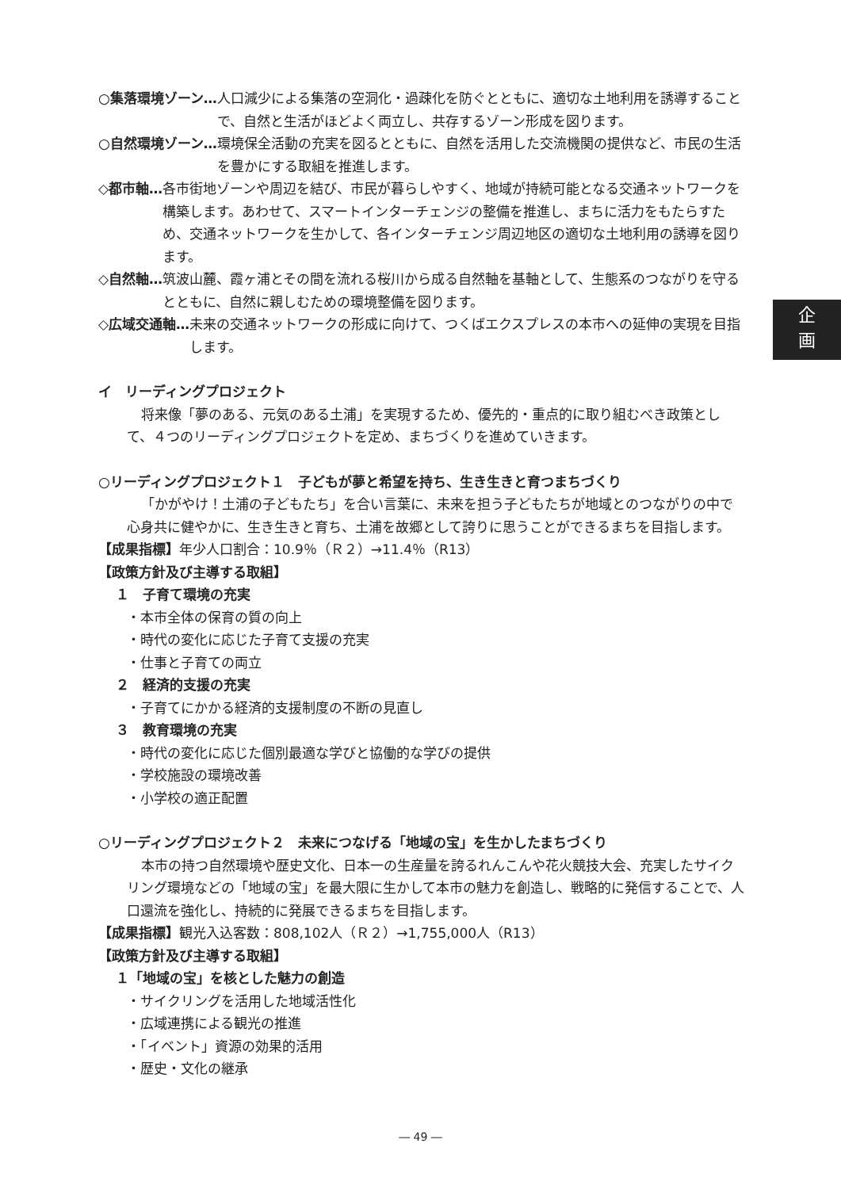企
画
○集落環境ゾーン… 人口減少による集落の空洞化・過疎化を防ぐとともに、適切な土地利用を誘導することで、自然と生活がほどよく両立し、共存するゾーン形成を図ります。
○自然環境ゾーン… 環境保全活動の充実を図るとともに、自然を活用した交流機関の提供など、市民の生活を豊かにする取組を推進します。
◇都市軸… 各市街地ゾーンや周辺を結び、市民が暮らしやすく、地域が持続可能となる交通ネットワークを構築します。あわせて、スマートインターチェンジの整備を推進し、まちに活力をもたらすため、交通ネットワークを生かして、各インターチェンジ周辺地区の適切な土地利用の誘導を図ります。
◇自然軸… 筑波山麓、霞ヶ浦とその間を流れる桜川から成る自然軸を基軸として、生態系のつながりを守るとともに、自然に親しむための環境整備を図ります。
◇広域交通軸… 未来の交通ネットワークの形成に向けて、つくばエクスプレスの本市への延伸の実現を目指します。
イ　リーディングプロジェクト
将来像「夢のある、元気のある土浦」を実現するため、優先的・重点的に取り組むべき政策として、４つのリーディングプロジェクトを定め、まちづくりを進めていきます。
○リーディングプロジェクト１　子どもが夢と希望を持ち、生き生きと育つまちづくり
「かがやけ！土浦の子どもたち」を合い言葉に、未来を担う子どもたちが地域とのつながりの中で心身共に健やかに、生き生きと育ち、土浦を故郷として誇りに思うことができるまちを目指します。
【成果指標】年少人口割合：10.9％（Ｒ２）→11.4％（R13）
【政策方針及び主導する取組】
１　子育て環境の充実
・本市全体の保育の質の向上
・時代の変化に応じた子育て支援の充実
・仕事と子育ての両立
２　経済的支援の充実
・子育てにかかる経済的支援制度の不断の見直し
３　教育環境の充実
・時代の変化に応じた個別最適な学びと協働的な学びの提供
・学校施設の環境改善
・小学校の適正配置
○リーディングプロジェクト２　未来につなげる「地域の宝」を生かしたまちづくり
本市の持つ自然環境や歴史文化、日本一の生産量を誇るれんこんや花火競技大会、充実したサイクリング環境などの「地域の宝」を最大限に生かして本市の魅力を創造し、戦略的に発信することで、人口還流を強化し、持続的に発展できるまちを目指します。
【成果指標】観光入込客数：808,102人（Ｒ２）→1,755,000人（R13）
【政策方針及び主導する取組】
１「地域の宝」を核とした魅力の創造
・サイクリングを活用した地域活性化
・広域連携による観光の推進
・「イベント」資源の効果的活用
・歴史・文化の継承
― 49 ―